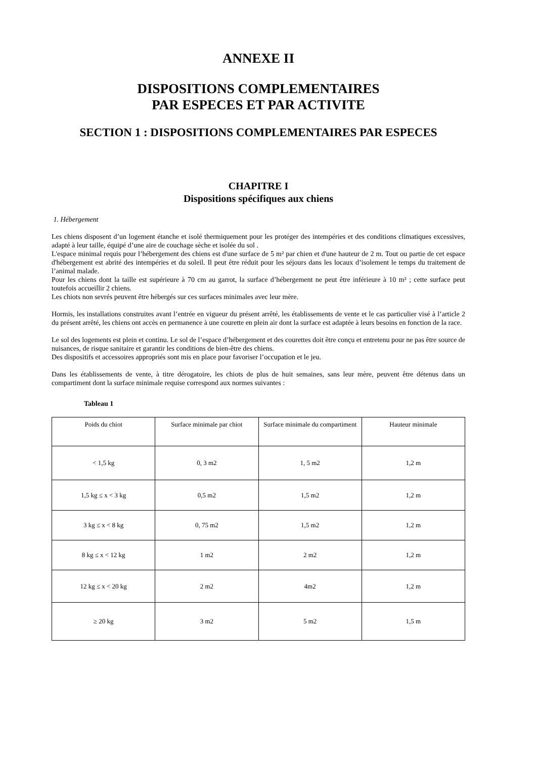ANNEXE II
DISPOSITIONS COMPLEMENTAIRES
PAR ESPECES ET PAR ACTIVITE
SECTION 1 : DISPOSITIONS COMPLEMENTAIRES PAR ESPECES
CHAPITRE I
Dispositions spécifiques aux chiens
1. Hébergement
Les chiens disposent d’un logement étanche et isolé thermiquement pour les protéger des intempéries et des conditions climatiques excessives, adapté à leur taille, équipé d’une aire de couchage sèche et isolée du sol .
L'espace minimal requis pour l’hébergement des chiens est d'une surface de 5 m² par chien et d'une hauteur de 2 m. Tout ou partie de cet espace d'hébergement est abrité des intempéries et du soleil. Il peut être réduit pour les séjours dans les locaux d’isolement le temps du traitement de l’animal malade.
Pour les chiens dont la taille est supérieure à 70 cm au garrot, la surface d’hébergement ne peut être inférieure à 10 m² ; cette surface peut toutefois accueillir 2 chiens.
Les chiots non sevrés peuvent être hébergés sur ces surfaces minimales avec leur mère.
Hormis, les installations construites avant l’entrée en vigueur du présent arrêté, les établissements de vente et le cas particulier visé à l’article 2 du présent arrêté, les chiens ont accès en permanence à une courette en plein air dont la surface est adaptée à leurs besoins en fonction de la race.
Le sol des logements est plein et continu. Le sol de l’espace d’hébergement et des courettes doit être conçu et entretenu pour ne pas être source de nuisances, de risque sanitaire et garantir les conditions de bien-être des chiens.
Des dispositifs et accessoires appropriés sont mis en place pour favoriser l’occupation et le jeu.
Dans les établissements de vente, à titre dérogatoire, les chiots de plus de huit semaines, sans leur mère, peuvent être détenus dans un compartiment dont la surface minimale requise correspond aux normes suivantes :
Tableau 1
| Poids du chiot | Surface minimale par chiot | Surface minimale du compartiment | Hauteur minimale |
| < 1,5 kg | 0, 3 m2 | 1, 5 m2 | 1,2 m |
| 1,5 kg ≤ x < 3 kg | 0,5 m2 | 1,5 m2 | 1,2 m |
| 3 kg ≤ x < 8 kg | 0, 75 m2 | 1,5 m2 | 1,2 m |
| 8 kg ≤ x < 12 kg | 1 m2 | 2 m2 | 1,2 m |
| 12 kg ≤ x < 20 kg | 2 m2 | 4m2 | 1,2 m |
| ≥ 20 kg | 3 m2 | 5 m2 | 1,5 m |